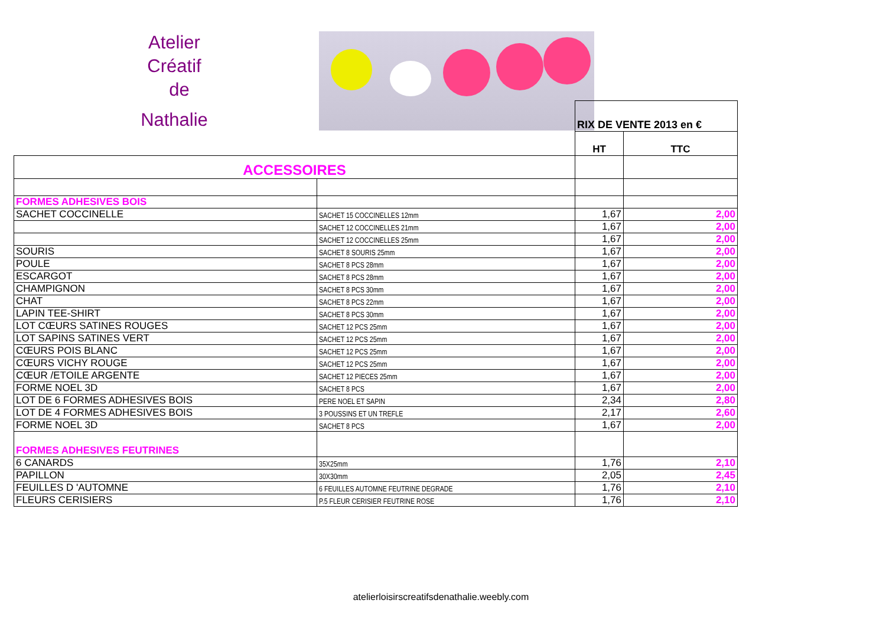Atelier
Créatif
de
Nathalie
| | | RIX DE VENTE 2013 en € | |
| | | HT | TTC |
| ACCESSOIRES | | | |
| FORMES ADHESIVES BOIS | | | |
| SACHET COCCINELLE | SACHET 15 COCCINELLES 12mm | 1,67 | 2,00 |
| | SACHET 12 COCCINELLES 21mm | 1,67 | 2,00 |
| | SACHET 12 COCCINELLES 25mm | 1,67 | 2,00 |
| SOURIS | SACHET 8 SOURIS 25mm | 1,67 | 2,00 |
| POULE | SACHET 8 PCS 28mm | 1,67 | 2,00 |
| ESCARGOT | SACHET 8 PCS 28mm | 1,67 | 2,00 |
| CHAMPIGNON | SACHET 8 PCS 30mm | 1,67 | 2,00 |
| CHAT | SACHET 8 PCS 22mm | 1,67 | 2,00 |
| LAPIN TEE-SHIRT | SACHET 8 PCS 30mm | 1,67 | 2,00 |
| LOT CŒURS SATINES ROUGES | SACHET 12 PCS 25mm | 1,67 | 2,00 |
| LOT SAPINS SATINES VERT | SACHET 12 PCS 25mm | 1,67 | 2,00 |
| CŒURS POIS BLANC | SACHET 12 PCS 25mm | 1,67 | 2,00 |
| CŒURS VICHY ROUGE | SACHET 12 PCS 25mm | 1,67 | 2,00 |
| CŒUR /ETOILE ARGENTE | SACHET 12 PIECES 25mm | 1,67 | 2,00 |
| FORME NOEL 3D | SACHET 8 PCS | 1,67 | 2,00 |
| LOT DE 6 FORMES ADHESIVES BOIS | PERE NOEL ET SAPIN | 2,34 | 2,80 |
| LOT DE 4 FORMES ADHESIVES BOIS | 3 POUSSINS ET UN TREFLE | 2,17 | 2,60 |
| FORME NOEL 3D | SACHET 8 PCS | 1,67 | 2,00 |
| FORMES ADHESIVES FEUTRINES | | | |
| 6 CANARDS | 35X25mm | 1,76 | 2,10 |
| PAPILLON | 30X30mm | 2,05 | 2,45 |
| FEUILLES D 'AUTOMNE | 6 FEUILLES AUTOMNE FEUTRINE DEGRADE | 1,76 | 2,10 |
| FLEURS CERISIERS | P.5 FLEUR CERISIER FEUTRINE ROSE | 1,76 | 2,10 |
atelierloisirscreatifsdenathalie.weebly.com